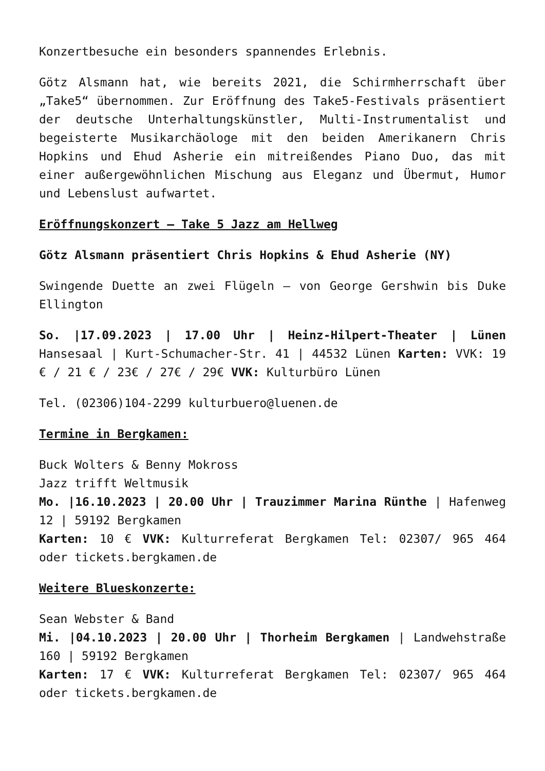Konzertbesuche ein besonders spannendes Erlebnis.
Götz Alsmann hat, wie bereits 2021, die Schirmherrschaft über „Take5“ übernommen. Zur Eröffnung des Take5-Festivals präsentiert der deutsche Unterhaltungskünstler, Multi-Instrumentalist und begeisterte Musikarchäologe mit den beiden Amerikanern Chris Hopkins und Ehud Asherie ein mitreißendes Piano Duo, das mit einer außergewöhnlichen Mischung aus Eleganz und Übermut, Humor und Lebenslust aufwartet.
Eröffnungskonzert – Take 5 Jazz am Hellweg
Götz Alsmann präsentiert Chris Hopkins & Ehud Asherie (NY)
Swingende Duette an zwei Flügeln – von George Gershwin bis Duke Ellington
So. |17.09.2023 | 17.00 Uhr | Heinz-Hilpert-Theater | Lünen Hansesaal | Kurt-Schumacher-Str. 41 | 44532 Lünen Karten: VVK: 19 € / 21 € / 23€ / 27€ / 29€ VVK: Kulturbüro Lünen
Tel. (02306)104-2299 kulturbuero@luenen.de
Termine in Bergkamen:
Buck Wolters & Benny Mokross
Jazz trifft Weltmusik
Mo. |16.10.2023 | 20.00 Uhr | Trauzimmer Marina Rünthe | Hafenweg 12 | 59192 Bergkamen
Karten: 10 € VVK: Kulturreferat Bergkamen Tel: 02307/ 965 464 oder tickets.bergkamen.de
Weitere Blueskonzerte:
Sean Webster & Band
Mi. |04.10.2023 | 20.00 Uhr | Thorheim Bergkamen | Landwehstraße 160 | 59192 Bergkamen
Karten: 17 € VVK: Kulturreferat Bergkamen Tel: 02307/ 965 464 oder tickets.bergkamen.de